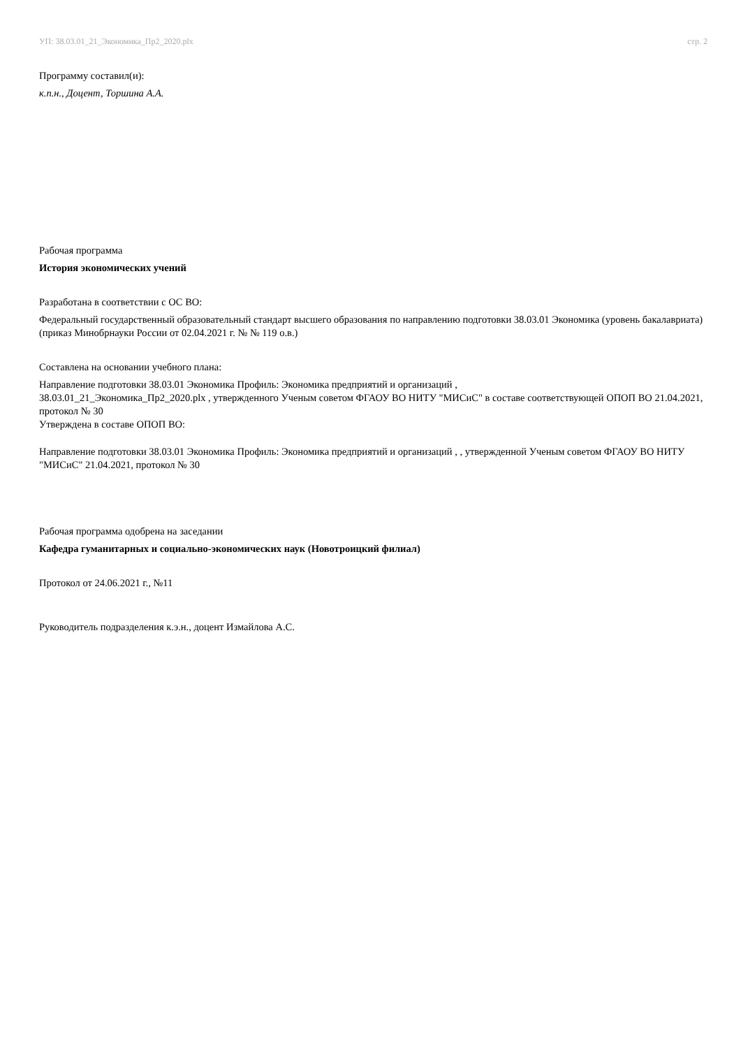УП: 38.03.01_21_Экономика_Пр2_2020.plx стр. 2
Программу составил(и):
к.п.н., Доцент, Торшина А.А.
Рабочая программа
История экономических учений
Разработана в соответствии с ОС ВО:
Федеральный государственный образовательный стандарт высшего образования по направлению подготовки 38.03.01 Экономика (уровень бакалавриата) (приказ Минобрнауки России от 02.04.2021 г. № № 119 о.в.)
Составлена на основании учебного плана:
Направление подготовки 38.03.01 Экономика Профиль: Экономика предприятий и организаций ,
38.03.01_21_Экономика_Пр2_2020.plx , утвержденного Ученым советом ФГАОУ ВО НИТУ "МИСиС" в составе соответствующей ОПОП ВО 21.04.2021, протокол № 30
Утверждена в составе ОПОП ВО:
Направление подготовки 38.03.01 Экономика Профиль: Экономика предприятий и организаций , , утвержденной Ученым советом ФГАОУ ВО НИТУ "МИСиС" 21.04.2021, протокол № 30
Рабочая программа одобрена на заседании
Кафедра гуманитарных и социально-экономических наук (Новотроицкий филиал)
Протокол от 24.06.2021 г., №11
Руководитель подразделения к.э.н., доцент Измайлова А.С.